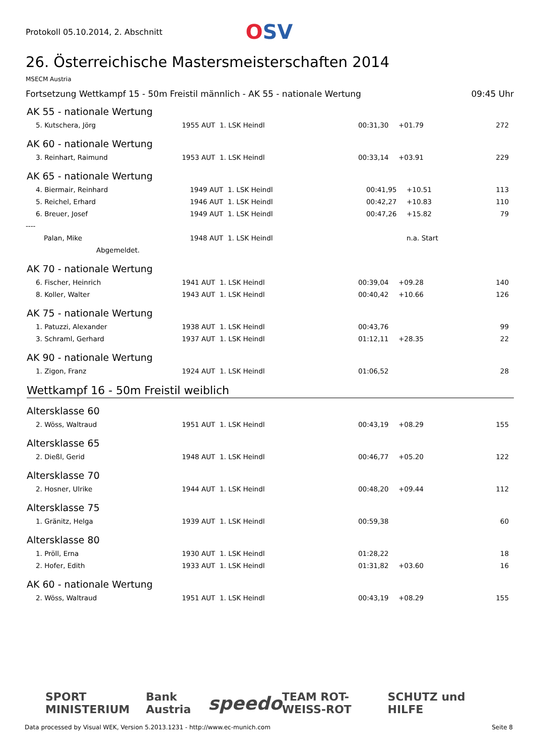Protokoll 05.10.2014, 2. Abschnitt
OSV
26. Österreichische Mastersmeisterschaften 2014
MSECM Austria
Fortsetzung Wettkampf 15 - 50m Freistil männlich - AK 55 - nationale Wertung 09:45 Uhr
AK 55 - nationale Wertung
| 5. Kutschera, Jörg | 1955 AUT | 1. LSK Heindl | 00:31,30 | +01.79 | 272 |
AK 60 - nationale Wertung
| 3. Reinhart, Raimund | 1953 AUT | 1. LSK Heindl | 00:33,14 | +03.91 | 229 |
AK 65 - nationale Wertung
| 4. Biermair, Reinhard | 1949 AUT | 1. LSK Heindl | 00:41,95 | +10.51 | 113 |
| 5. Reichel, Erhard | 1946 AUT | 1. LSK Heindl | 00:42,27 | +10.83 | 110 |
| 6. Breuer, Josef | 1949 AUT | 1. LSK Heindl | 00:47,26 | +15.82 | 79 |
| ---- | | | | | |
| Palan, Mike | 1948 AUT | 1. LSK Heindl | | n.a. Start | |
| Abgemeldet. | | | | | |
AK 70 - nationale Wertung
| 6. Fischer, Heinrich | 1941 AUT | 1. LSK Heindl | 00:39,04 | +09.28 | 140 |
| 8. Koller, Walter | 1943 AUT | 1. LSK Heindl | 00:40,42 | +10.66 | 126 |
AK 75 - nationale Wertung
| 1. Patuzzi, Alexander | 1938 AUT | 1. LSK Heindl | 00:43,76 | | 99 |
| 3. Schraml, Gerhard | 1937 AUT | 1. LSK Heindl | 01:12,11 | +28.35 | 22 |
AK 90 - nationale Wertung
| 1. Zigon, Franz | 1924 AUT | 1. LSK Heindl | 01:06,52 | | 28 |
Wettkampf 16 - 50m Freistil weiblich
Altersklasse 60
| 2. Wöss, Waltraud | 1951 AUT | 1. LSK Heindl | 00:43,19 | +08.29 | 155 |
Altersklasse 65
| 2. Dießl, Gerid | 1948 AUT | 1. LSK Heindl | 00:46,77 | +05.20 | 122 |
Altersklasse 70
| 2. Hosner, Ulrike | 1944 AUT | 1. LSK Heindl | 00:48,20 | +09.44 | 112 |
Altersklasse 75
| 1. Gränitz, Helga | 1939 AUT | 1. LSK Heindl | 00:59,38 | | 60 |
Altersklasse 80
| 1. Pröll, Erna | 1930 AUT | 1. LSK Heindl | 01:28,22 | | 18 |
| 2. Hofer, Edith | 1933 AUT | 1. LSK Heindl | 01:31,82 | +03.60 | 16 |
AK 60 - nationale Wertung
| 2. Wöss, Waltraud | 1951 AUT | 1. LSK Heindl | 00:43,19 | +08.29 | 155 |
SPORT MINISTERIUM Bank Austria speedo TEAM ROT-WEISS-ROT SCHUTZ und HILFE
Data processed by Visual WEK, Version 5.2013.1231 - http://www.ec-munich.com Seite 8